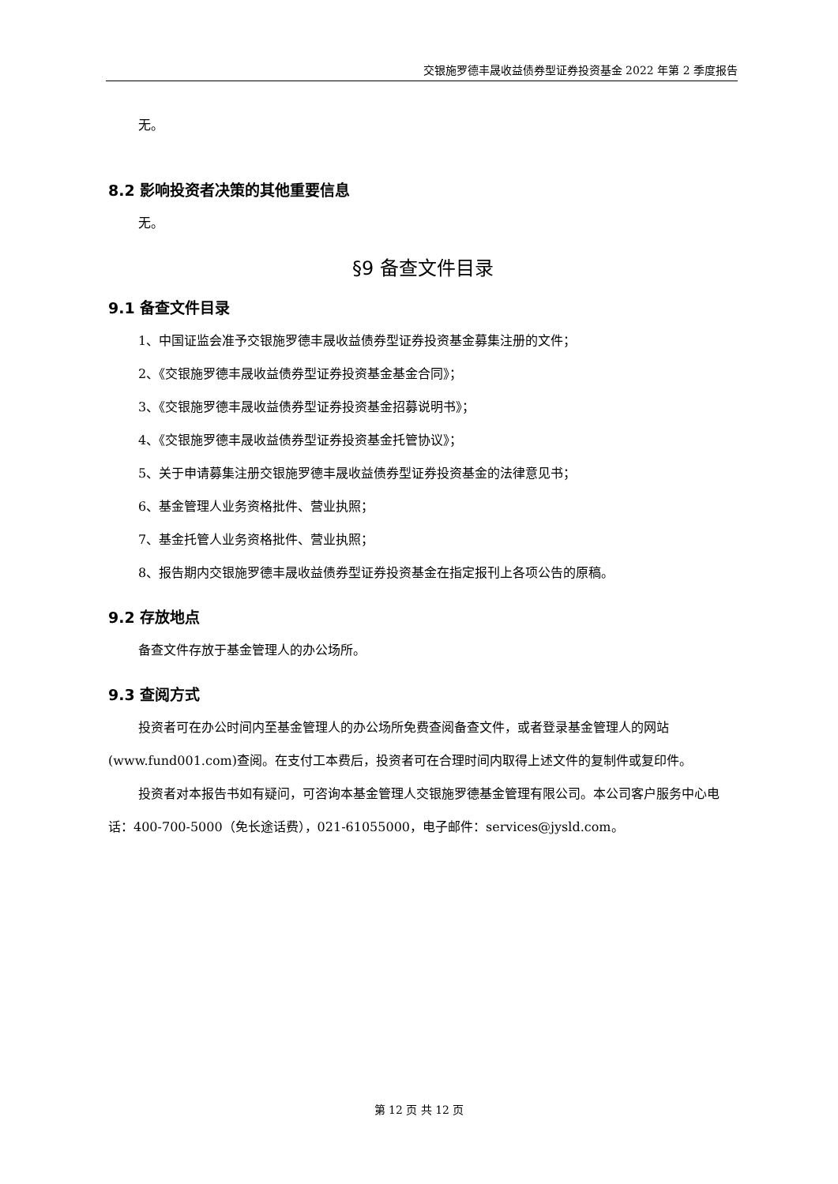交银施罗德丰晟收益债券型证券投资基金 2022 年第 2 季度报告
无。
8.2 影响投资者决策的其他重要信息
无。
§9 备查文件目录
9.1 备查文件目录
1、中国证监会准予交银施罗德丰晟收益债券型证券投资基金募集注册的文件；
2、《交银施罗德丰晟收益债券型证券投资基金基金合同》；
3、《交银施罗德丰晟收益债券型证券投资基金招募说明书》；
4、《交银施罗德丰晟收益债券型证券投资基金托管协议》；
5、关于申请募集注册交银施罗德丰晟收益债券型证券投资基金的法律意见书；
6、基金管理人业务资格批件、营业执照；
7、基金托管人业务资格批件、营业执照；
8、报告期内交银施罗德丰晟收益债券型证券投资基金在指定报刊上各项公告的原稿。
9.2 存放地点
备查文件存放于基金管理人的办公场所。
9.3 查阅方式
投资者可在办公时间内至基金管理人的办公场所免费查阅备查文件，或者登录基金管理人的网站(www.fund001.com)查阅。在支付工本费后，投资者可在合理时间内取得上述文件的复制件或复印件。
投资者对本报告书如有疑问，可咨询本基金管理人交银施罗德基金管理有限公司。本公司客户服务中心电话：400-700-5000（免长途话费），021-61055000，电子邮件：services@jysld.com。
第 12 页 共 12 页